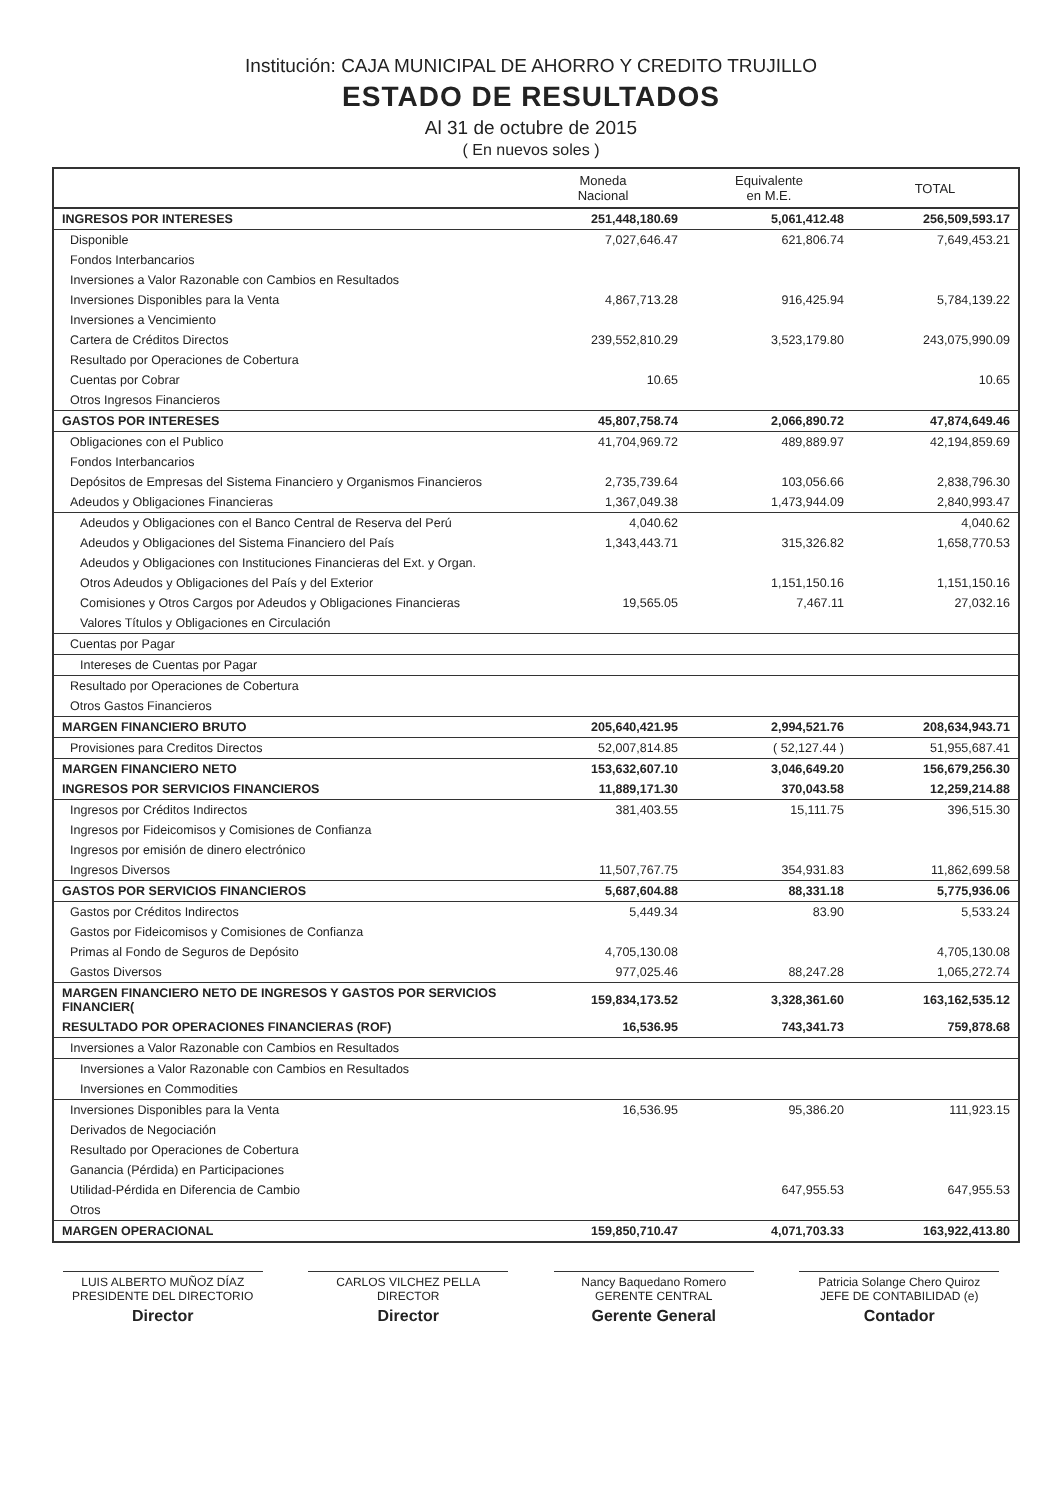Institución: CAJA MUNICIPAL DE AHORRO Y CREDITO TRUJILLO
ESTADO DE RESULTADOS
Al 31 de octubre de 2015
( En nuevos soles )
| | Moneda Nacional | Equivalente en M.E. | TOTAL |
| --- | --- | --- | --- |
| INGRESOS POR INTERESES | 251,448,180.69 | 5,061,412.48 | 256,509,593.17 |
| Disponible | 7,027,646.47 | 621,806.74 | 7,649,453.21 |
| Fondos Interbancarios | | | |
| Inversiones a Valor Razonable con Cambios en Resultados | | | |
| Inversiones Disponibles para la Venta | 4,867,713.28 | 916,425.94 | 5,784,139.22 |
| Inversiones a Vencimiento | | | |
| Cartera de Créditos Directos | 239,552,810.29 | 3,523,179.80 | 243,075,990.09 |
| Resultado por Operaciones de Cobertura | | | |
| Cuentas por Cobrar | 10.65 | | 10.65 |
| Otros Ingresos Financieros | | | |
| GASTOS POR INTERESES | 45,807,758.74 | 2,066,890.72 | 47,874,649.46 |
| Obligaciones con el Publico | 41,704,969.72 | 489,889.97 | 42,194,859.69 |
| Fondos Interbancarios | | | |
| Depósitos de Empresas del Sistema Financiero y Organismos Financieros | 2,735,739.64 | 103,056.66 | 2,838,796.30 |
| Adeudos y Obligaciones Financieras | 1,367,049.38 | 1,473,944.09 | 2,840,993.47 |
| Adeudos y Obligaciones con el Banco Central de Reserva del Perú | 4,040.62 | | 4,040.62 |
| Adeudos y Obligaciones del Sistema Financiero del País | 1,343,443.71 | 315,326.82 | 1,658,770.53 |
| Adeudos y Obligaciones con Instituciones Financieras del Ext. y Organ. | | | |
| Otros Adeudos y Obligaciones del País y del Exterior | | 1,151,150.16 | 1,151,150.16 |
| Comisiones y Otros Cargos por Adeudos y Obligaciones Financieras | 19,565.05 | 7,467.11 | 27,032.16 |
| Valores Títulos y Obligaciones en Circulación | | | |
| Cuentas por Pagar | | | |
| Intereses de Cuentas por Pagar | | | |
| Resultado por Operaciones de Cobertura | | | |
| Otros Gastos Financieros | | | |
| MARGEN FINANCIERO BRUTO | 205,640,421.95 | 2,994,521.76 | 208,634,943.71 |
| Provisiones para Creditos Directos | 52,007,814.85 | ( 52,127.44 ) | 51,955,687.41 |
| MARGEN FINANCIERO NETO | 153,632,607.10 | 3,046,649.20 | 156,679,256.30 |
| INGRESOS POR SERVICIOS FINANCIEROS | 11,889,171.30 | 370,043.58 | 12,259,214.88 |
| Ingresos por Créditos Indirectos | 381,403.55 | 15,111.75 | 396,515.30 |
| Ingresos por Fideicomisos y Comisiones de Confianza | | | |
| Ingresos por emisión de dinero electrónico | | | |
| Ingresos Diversos | 11,507,767.75 | 354,931.83 | 11,862,699.58 |
| GASTOS POR SERVICIOS FINANCIEROS | 5,687,604.88 | 88,331.18 | 5,775,936.06 |
| Gastos por Créditos Indirectos | 5,449.34 | 83.90 | 5,533.24 |
| Gastos por Fideicomisos y Comisiones de Confianza | | | |
| Primas al Fondo de Seguros de Depósito | 4,705,130.08 | | 4,705,130.08 |
| Gastos Diversos | 977,025.46 | 88,247.28 | 1,065,272.74 |
| MARGEN FINANCIERO NETO DE INGRESOS Y GASTOS POR SERVICIOS FINANCIER( | 159,834,173.52 | 3,328,361.60 | 163,162,535.12 |
| RESULTADO POR OPERACIONES FINANCIERAS (ROF) | 16,536.95 | 743,341.73 | 759,878.68 |
| Inversiones a Valor Razonable con Cambios en Resultados | | | |
| Inversiones a Valor Razonable con Cambios en Resultados | | | |
| Inversiones en Commodities | | | |
| Inversiones Disponibles para la Venta | 16,536.95 | 95,386.20 | 111,923.15 |
| Derivados de Negociación | | | |
| Resultado por Operaciones de Cobertura | | | |
| Ganancia (Pérdida) en Participaciones | | | |
| Utilidad-Pérdida en Diferencia de Cambio | | 647,955.53 | 647,955.53 |
| Otros | | | |
| MARGEN OPERACIONAL | 159,850,710.47 | 4,071,703.33 | 163,922,413.80 |
LUIS ALBERTO MUÑOZ DÍAZ
PRESIDENTE DEL DIRECTORIO
Director
CARLOS VILCHEZ PELLA
DIRECTOR
Director
Nancy Baquedano Romero
GERENTE CENTRAL
Gerente General
Patricia Solange Chero Quiroz
JEFE DE CONTABILIDAD (e)
Contador